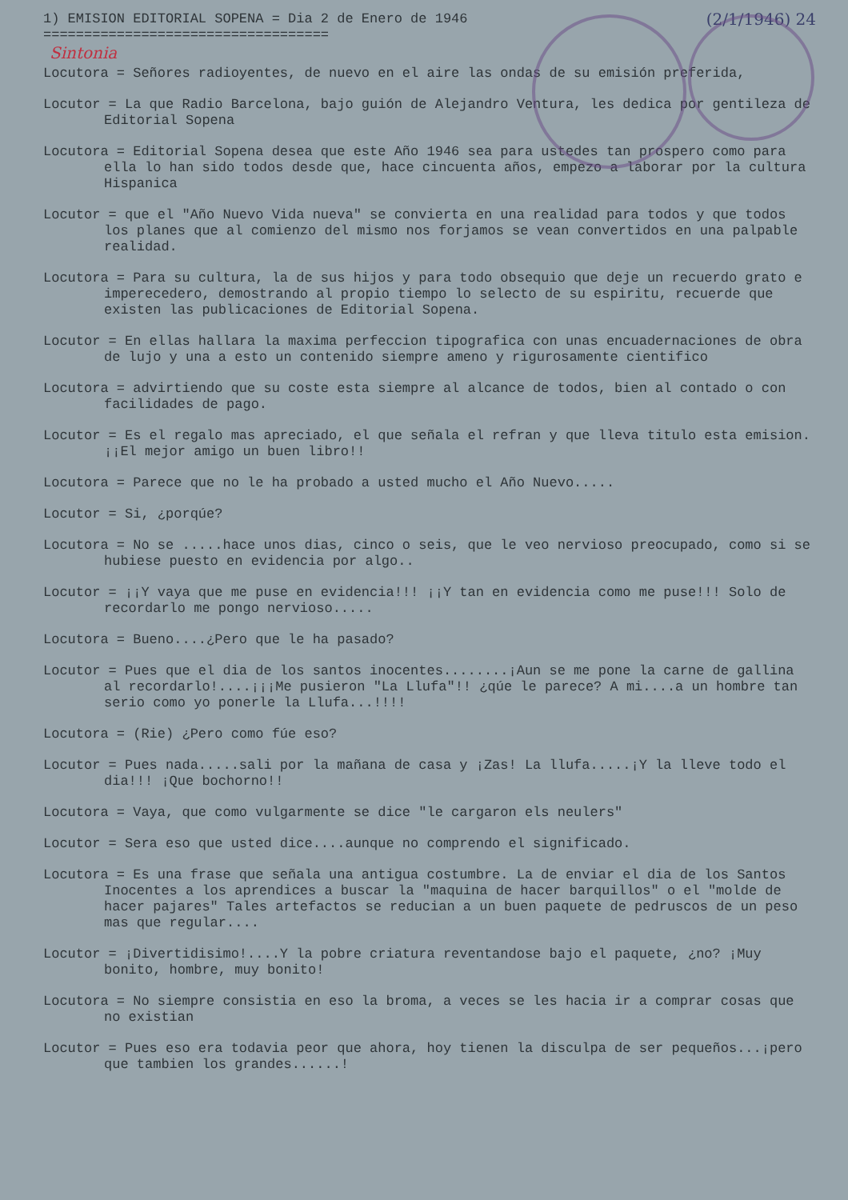1) EMISION EDITORIAL SOPENA = Dia 2 de Enero de 1946
=================================== (2/1/1946) 24
Sintonia
Locutora = Señores radioyentes, de nuevo en el aire las ondas de su emisión preferida,
Locutor = La que Radio Barcelona, bajo guión de Alejandro Ventura, les dedica por gentileza de Editorial Sopena
Locutora = Editorial Sopena desea que este Año 1946 sea para ustedes tan prospero como para ella lo han sido todos desde que, hace cincuenta años, empezo a laborar por la cultura Hispanica
Locutor = que el "Año Nuevo Vida nueva" se convierta en una realidad para todos y que todos los planes que al comienzo del mismo nos forjamos se vean convertidos en una palpable realidad.
Locutora = Para su cultura, la de sus hijos y para todo obsequio que deje un recuerdo grato e imperecedero, demostrando al propio tiempo lo selecto de su espiritu, recuerde que existen las publicaciones de Editorial Sopena.
Locutor = En ellas hallara la maxima perfeccion tipografica con unas encuadernaciones de obra de lujo y una a esto un contenido siempre ameno y rigurosamente cientifico
Locutora = advirtiendo que su coste esta siempre al alcance de todos, bien al contado o con facilidades de pago.
Locutor = Es el regalo mas apreciado, el que señala el refran y que lleva titulo esta emision. ¡¡El mejor amigo un buen libro!!
Locutora = Parece que no le ha probado a usted mucho el Año Nuevo.....
Locutor = Si, ¿porqúe?
Locutora = No se .....hace unos dias, cinco o seis, que le veo nervioso preocupado, como si se hubiese puesto en evidencia por algo..
Locutor = ¡¡Y vaya que me puse en evidencia!!! ¡¡Y tan en evidencia como me puse!!! Solo de recordarlo me pongo nervioso.....
Locutora = Bueno....¿Pero que le ha pasado?
Locutor = Pues que el dia de los santos inocentes........¡Aun se me pone la carne de gallina al recordarlo!....¡¡¡Me pusieron "La Llufa"!! ¿qúe le parece? A mi....a un hombre tan serio como yo ponerle la Llufa...!!!!
Locutora = (Rie) ¿Pero como fúe eso?
Locutor = Pues nada.....sali por la mañana de casa y ¡Zas! La llufa.....¡Y la lleve todo el dia!!! ¡Que bochorno!!
Locutora = Vaya, que como vulgarmente se dice "le cargaron els neulers"
Locutor = Sera eso que usted dice....aunque no comprendo el significado.
Locutora = Es una frase que señala una antigua costumbre. La de enviar el dia de los Santos Inocentes a los aprendices a buscar la "maquina de hacer barquillos" o el "molde de hacer pajares" Tales artefactos se reducian a un buen paquete de pedruscos de un peso mas que regular....
Locutor = ¡Divertidisimo!....Y la pobre criatura reventandose bajo el paquete, ¿no? ¡Muy bonito, hombre, muy bonito!
Locutora = No siempre consistia en eso la broma, a veces se les hacia ir a comprar cosas que no existian
Locutor = Pues eso era todavia peor que ahora, hoy tienen la disculpa de ser pequeños...¡pero que tambien los grandes......!